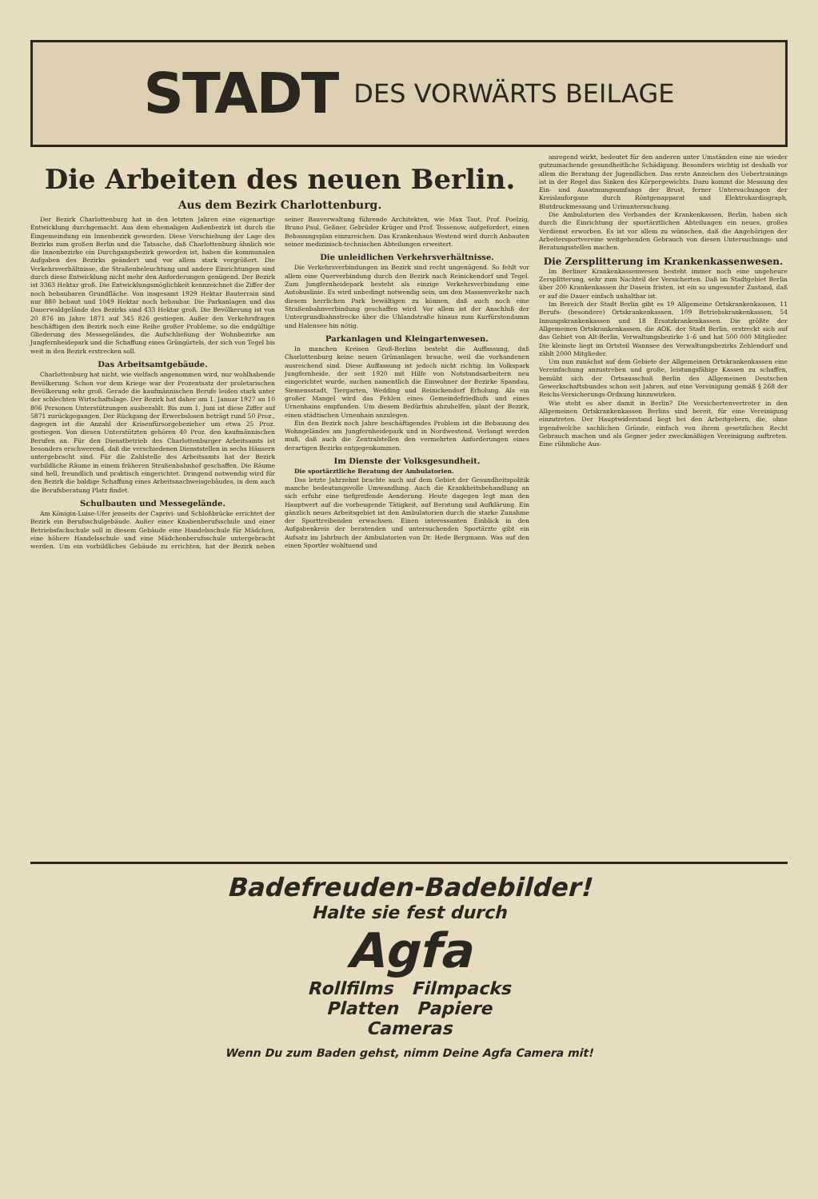STADT DES VORWÄRTS BEILAGE
Die Arbeiten des neuen Berlin.
Aus dem Bezirk Charlottenburg.
Der Bezirk Charlottenburg hat in den letzten Jahren eine eigenartige Entwicklung durchgemacht. Aus dem ehemaligen Außenbezirk ist durch die Eingemeindung ein Innenbezirk geworden. Diese Verschiebung der Lage des Bezirks zum großen Berlin und die Tatsache, daß Charlottenburg ähnlich wie die Innenbezirke ein Durchgangsbezirk geworden ist, haben die kommunalen Aufgaben des Bezirks geändert und vor allem stark vergrößert. Die Verkehrsverhältnisse, die Straßenbeleuchtung und andere Einrichtungen sind durch diese Entwicklung nicht mehr den Anforderungen genügend. Der Bezirk ist 3363 Hektar groß. Die Entwicklungsmöglichkeit kennzeichnet die Ziffer der noch bebaubaren Grundfläche. Von insgesamt 1929 Hektar Bauterrain sind nur 880 bebaut und 1049 Hektar noch bebaubar. Die Parkanlagen und das Dauerwaldgelände des Bezirks sind 433 Hektar groß. Die Bevölkerung ist von 20 876 im Jahre 1871 auf 345 826 gestiegen. Außer den Verkehrsfragen beschäftigen den Bezirk noch eine Reihe großer Probleme, so die endgültige Gliederung des Messegeländes, die Aufschließung der Wohnbezirke am Jungfernheidepark und die Schaffung eines Grüngürtels, der sich von Tegel bis weit in den Bezirk erstrecken soll.
Das Arbeitsamtgebäude.
Charlottenburg hat nicht, wie vielfach angenommen wird, nur wohlhabende Bevölkerung. Schon vor dem Kriege war der Prozentsatz der proletarischen Bevölkerung sehr groß. Gerade die kaufmännischen Berufe leiden stark unter der schlechten Wirtschaftslage. Der Bezirk hat daher am 1. Januar 1927 an 10 806 Personen Unterstützungen ausbezahlt. Bis zum 1. Juni ist diese Ziffer auf 5871 zurückgegangen. Der Rückgang der Erwerbslosen beträgt rund 50 Proz., dagegen ist die Anzahl der Krisenfürsorgebezieher um etwa 25 Proz. gestiegen. Von diesen Unterstützten gehören 40 Proz. den kaufmännischen Berufen an. Für den Dienstbetrieb des Charlottenburger Arbeitsamts ist besonders erschwerend, daß die verschiedenen Dienststellen in sechs Häusern untergebracht sind. Für die Zahlstelle des Arbeitsamts hat der Bezirk vorbildliche Räume in einem früheren Straßenbahnhof geschaffen. Die Räume sind hell, freundlich und praktisch eingerichtet. Dringend notwendig wird für den Bezirk die baldige Schaffung eines Arbeitsnachweisgebäudes, in dem auch die Berufsberatung Platz findet.
Schulbauten und Messegelände.
Am Königin-Luise-Ufer jenseits der Caprivi- und Schloßbrücke errichtet der Bezirk ein Berufsschulgebäude. Außer einer Knabenberufsschule und einer Betriebsfachschule soll in diesem Gebäude eine Handelsschule für Mädchen, eine höhere Handelsschule und eine Mädchenberufsschule untergebracht werden. Um ein vorbildliches Gebäude zu errichten, hat der Bezirk neben seiner Bauverwaltung führende Architekten, wie Max Taut, Prof. Poelzig, Bruno Paul, Geßner, Gebrüder Krüger und Prof. Tessenow, aufgefordert, einen Bebauungsplan einzureichen. Das Krankenhaus Westend wird durch Anbauten seiner medizinisch-technischen Abteilungen erweitert.
Die unleidlichen Verkehrsverhältnisse.
Die Verkehrsverbindungen im Bezirk sind recht ungenügend. So fehlt vor allem eine Querverbindung durch den Bezirk nach Reinickendorf und Tegel. Zum Jungfernheidepark besteht als einzige Verkehrsverbindung eine Autobuslinie. Es wird unbedingt notwendig sein, um den Massenverkehr nach diesem herrlichen Park bewältigen zu können, daß auch noch eine Straßenbahnverbindung geschaffen wird. Vor allem ist der Anschluß der Untergrundbahnstrecke über die Uhlandstraße hinaus zum Kurfürstendamm und Halensee hin nötig.
Parkanlagen und Kleingartenwesen.
In manchen Kreisen Groß-Berlins besteht die Auffassung, daß Charlottenburg keine neuen Grünanlagen brauche, weil die vorhandenen ausreichend sind. Diese Auffassung ist jedoch nicht richtig. Im Volkspark Jungfernheide, der seit 1920 mit Hilfe von Notstandsarbeitern neu eingerichtet wurde, suchen namentlich die Einwohner der Bezirke Spandau, Siemensstadt, Tiergarten, Wedding und Reinickendorf Erholung. Als ein großer Mangel wird das Fehlen eines Gemeindefriedhofs und eines Urnenhains empfunden. Um diesem Bedürfnis abzuhelfen, plant der Bezirk, einen städtischen Urnenhain anzulegen.
Ein den Bezirk noch Jahre beschäftigendes Problem ist die Bebauung des Wohngeländes am Jungfernheidepark und in Nordwestend. Verlangt werden muß, daß auch die Zentralstellen den vermehrten Anforderungen eines derartigen Bezirks entgegenkommen.
Im Dienste der Volksgesundheit.
Die sportärztliche Beratung der Ambulatorien.
Das letzte Jahrzehnt brachte auch auf dem Gebiet der Gesundheitspolitik manche bedeutungsvolle Umwandlung. Auch die Krankheitsbehandlung an sich erfuhr eine tiefgreifende Aenderung. Heute dagegen legt man den Hauptwert auf die vorbeugende Tätigkeit, auf Beratung und Aufklärung. Ein gänzlich neues Arbeitsgebiet ist den Ambulatorien durch die starke Zunahme der Sporttreibenden erwachsen. Einen interessanten Einblick in den Aufgabenkreis der beratenden und untersuchenden Sportärzte gibt ein Aufsatz im Jahrbuch der Ambulatorien von Dr. Hede Bergmann. Was auf den einen Sportler wohltuend und
anregend wirkt, bedeutet für den anderen unter Umständen eine nie wieder gutzumachende gesundheitliche Schädigung. Besonders wichtig ist deshalb vor allem die Beratung der Jugendlichen. Das erste Anzeichen des Uebertrainings ist in der Regel das Sinken des Körpergewichts. Dazu kommt die Messung des Ein- und Ausatmungsumfangs der Brust, ferner Untersuchungen der Kreislauforgane durch Röntgenapparat und Elektrokardiograph, Blutdruckmessung und Urinuntersuchung.
Die Ambulatorien des Verbandes der Krankenkassen, Berlin, haben sich durch die Einrichtung der sportärztlichen Abteilungen ein neues, großes Verdienst erworben. Es ist vor allem zu wünschen, daß die Angehörigen der Arbeitersportvereine weitgehenden Gebrauch von diesen Untersuchungs- und Beratungsstellen machen.
Die Zersplitterung im Krankenkassenwesen.
Im Berliner Krankenkassenwesen besteht immer noch eine ungeheure Zersplitterung, sehr zum Nachteil der Versicherten. Daß im Stadtgebiet Berlin über 200 Krankenkassen ihr Dasein fristen, ist ein so ungesunder Zustand, daß er auf die Dauer einfach unhaltbar ist.
Im Bereich der Stadt Berlin gibt es 19 Allgemeine Ortskrankenkassen, 11 Berufs- (besondere) Ortskrankenkassen, 109 Betriebskrankenkassen, 54 Innungskrankenkassen und 18 Ersatzkrankenkassen. Die größte der Allgemeinen Ortskrankenkassen, die AOK. der Stadt Berlin, erstreckt sich auf das Gebiet von Alt-Berlin, Verwaltungsbezirke 1–6 und hat 500 000 Mitglieder. Die kleinste liegt im Ortsteil Wannsee des Verwaltungsbezirks Zehlendorf und zählt 2000 Mitglieder.
Um nun zunächst auf dem Gebiete der Allgemeinen Ortskrankenkassen eine Vereinfachung anzustreben und große, leistungsfähige Kassen zu schaffen, bemüht sich der Ortsausschuß Berlin des Allgemeinen Deutschen Gewerkschaftsbundes schon seit Jahren, auf eine Vereinigung gemäß § 268 der Reichs-Versicherungs-Ordnung hinzuwirken.
Wie steht es aber damit in Berlin? Die Versichertenvertreter in den Allgemeinen Ortskrankenkassen Berlins sind bereit, für eine Vereinigung einzutreten. Der Hauptwiderstand liegt bei den Arbeitgebern, die, ohne irgendwelche sachlichen Gründe, einfach von ihrem gesetzlichen Recht Gebrauch machen und als Gegner jeder zweckmäßigen Vereinigung auftreten. Eine rühmliche Aus-
Badefreuden-Badebilder!
Halte sie fest durch
Agfa
Rollfilms Filmpacks
Platten Papiere
Cameras
Wenn Du zum Baden gehst, nimm Deine Agfa Camera mit!